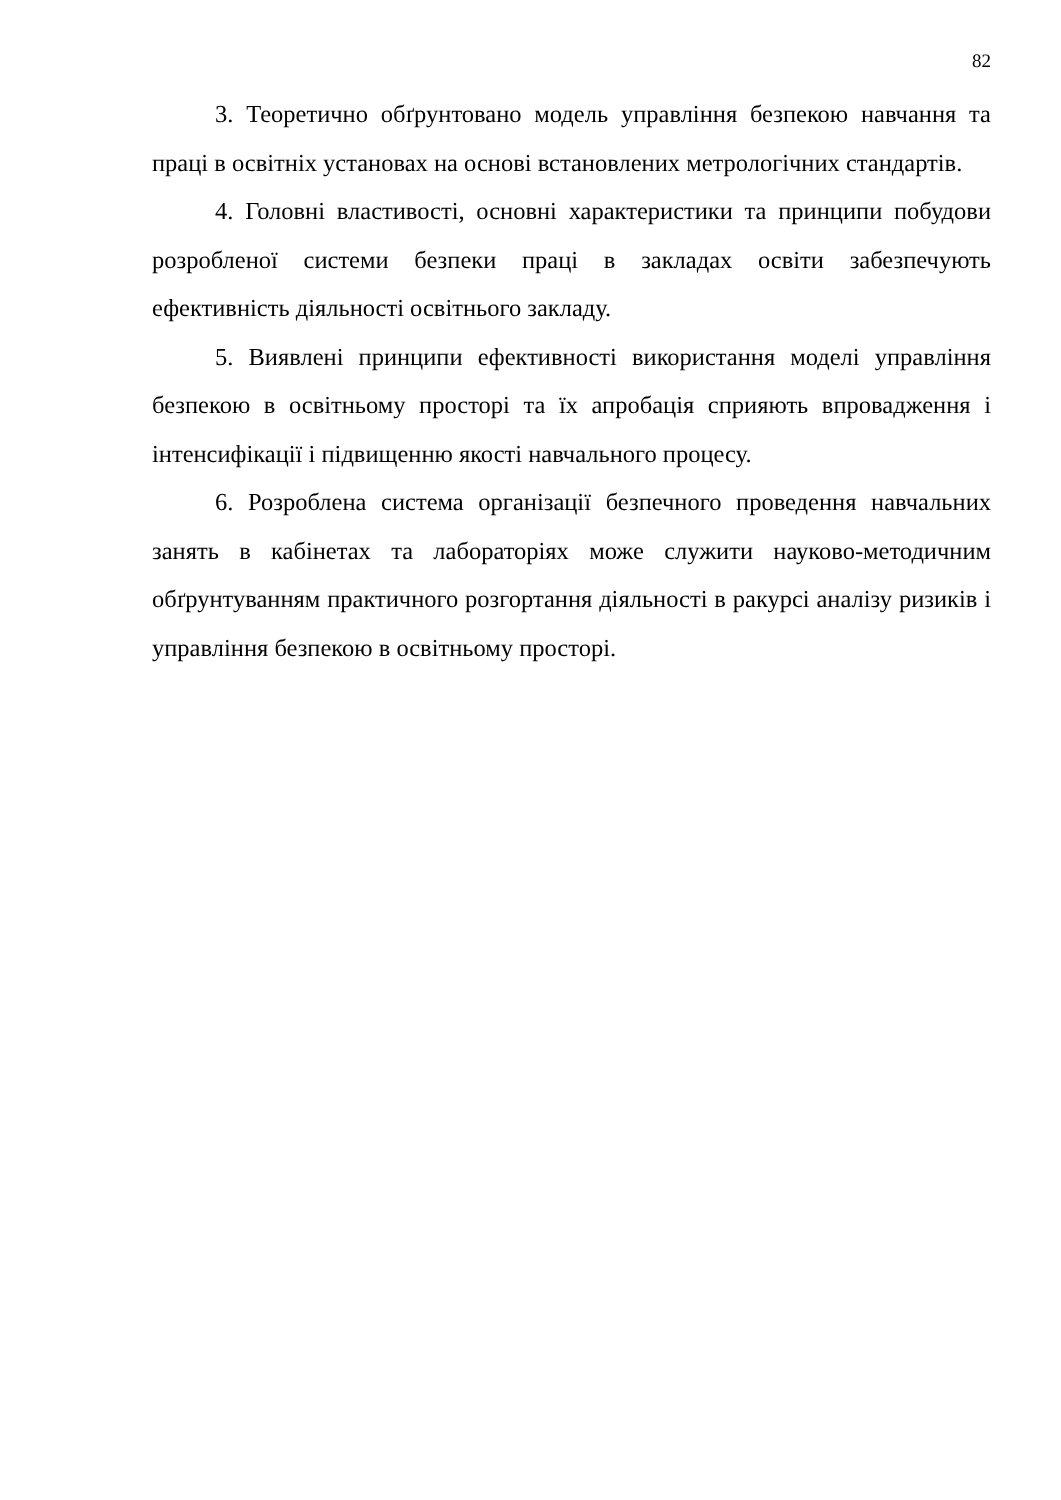82
3. Теоретично обґрунтовано модель управління безпекою навчання та праці в освітніх установах на основі встановлених метрологічних стандартів.
4. Головні властивості, основні характеристики та принципи побудови розробленої системи безпеки праці в закладах освіти забезпечують ефективність діяльності освітнього закладу.
5. Виявлені принципи ефективності використання моделі управління безпекою в освітньому просторі та їх апробація сприяють впровадження і інтенсифікації і підвищенню якості навчального процесу.
6. Розроблена система організації безпечного проведення навчальних занять в кабінетах та лабораторіях може служити науково-методичним обґрунтуванням практичного розгортання діяльності в ракурсі аналізу ризиків і управління безпекою в освітньому просторі.